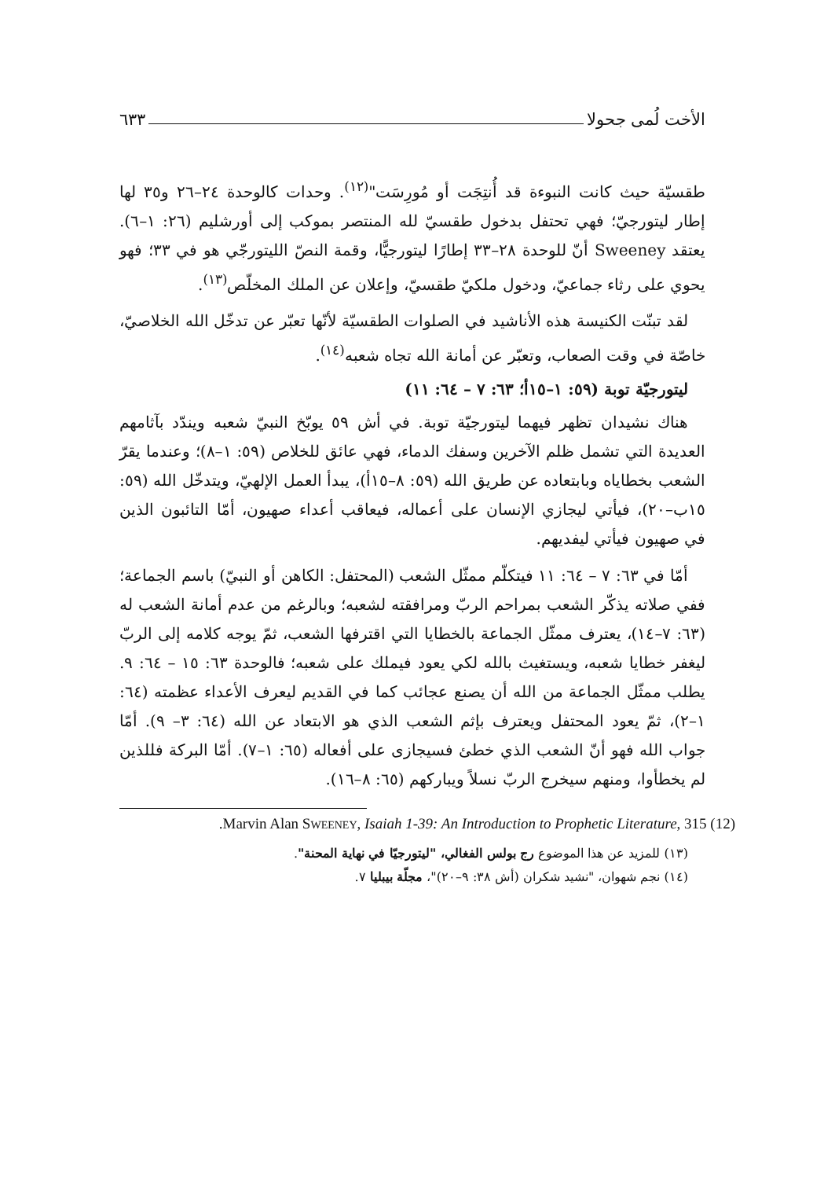الأخت لُمى جحولا ٦٣٣
طقسيّة حيث كانت النبوءة قد أُنتِجَت أو مُورِسَت"<sup>(١٢)</sup>. وحدات كالوحدة ٢٤–٢٦ و٣٥ لها إطار ليتورجيّ؛ فهي تحتفل بدخول طقسيّ لله المنتصر بموكب إلى أورشليم (٢٦: ١–٦). يعتقد Sweeney أنّ للوحدة ٢٨–٣٣ إطارًا ليتورجيًّا، وقمة النصّ الليتورجّي هو في ٣٣؛ فهو يحوي على رثاء جماعيّ، ودخول ملكيّ طقسيّ، وإعلان عن الملك المخلّص<sup>(١٣)</sup>.
لقد تبنّت الكنيسة هذه الأناشيد في الصلوات الطقسيّة لأنّها تعبّر عن تدخّل الله الخلاصيّ، خاصّة في وقت الصعاب، وتعبّر عن أمانة الله تجاه شعبه<sup>(١٤)</sup>.
ليتورجيّة توبة (٥٩: ١–١٥أ؛ ٦٣: ٧ – ٦٤: ١١)
هناك نشيدان تظهر فيهما ليتورجيّة توبة. في أش ٥٩ يوبّخ النبيّ شعبه ويندّد بآثامهم العديدة التي تشمل ظلم الآخرين وسفك الدماء، فهي عائق للخلاص (٥٩: ١–٨)؛ وعندما يقرّ الشعب بخطاياه وبابتعاده عن طريق الله (٥٩: ٨–١٥أ)، يبدأ العمل الإلهيّ، ويتدخّل الله (٥٩: ١٥ب–٢٠)، فيأتي ليجازي الإنسان على أعماله، فيعاقب أعداء صهيون، أمّا التائبون الذين في صهيون فيأتي ليفديهم.
أمّا في ٦٣: ٧ – ٦٤: ١١ فيتكلّم ممثّل الشعب (المحتفل: الكاهن أو النبيّ) باسم الجماعة؛ ففي صلاته يذكّر الشعب بمراحم الربّ ومرافقته لشعبه؛ وبالرغم من عدم أمانة الشعب له (٦٣: ٧–١٤)، يعترف ممثّل الجماعة بالخطايا التي اقترفها الشعب، ثمّ يوجه كلامه إلى الربّ ليغفر خطايا شعبه، ويستغيث بالله لكي يعود فيملك على شعبه؛ فالوحدة ٦٣: ١٥ – ٦٤: ٩. يطلب ممثّل الجماعة من الله أن يصنع عجائب كما في القديم ليعرف الأعداء عظمته (٦٤: ١–٢)، ثمّ يعود المحتفل ويعترف بإثم الشعب الذي هو الابتعاد عن الله (٦٤: ٣– ٩). أمّا جواب الله فهو أنّ الشعب الذي خطئ فسيجازى على أفعاله (٦٥: ١–٧). أمّا البركة فللذين لم يخطأوا، ومنهم سيخرج الربّ نسلاً ويباركهم (٦٥: ٨–١٦).
(12) Marvin Alan SWEENEY, Isaiah 1-39: An Introduction to Prophetic Literature, 315.
(١٣) للمزيد عن هذا الموضوع رج بولس الفغالي، "ليتورجيّا في نهاية المحنة".
(١٤) نجم شهوان، "نشيد شكران (أش ٣٨: ٩–٢٠)"، مجلّة بيبليا ٧.